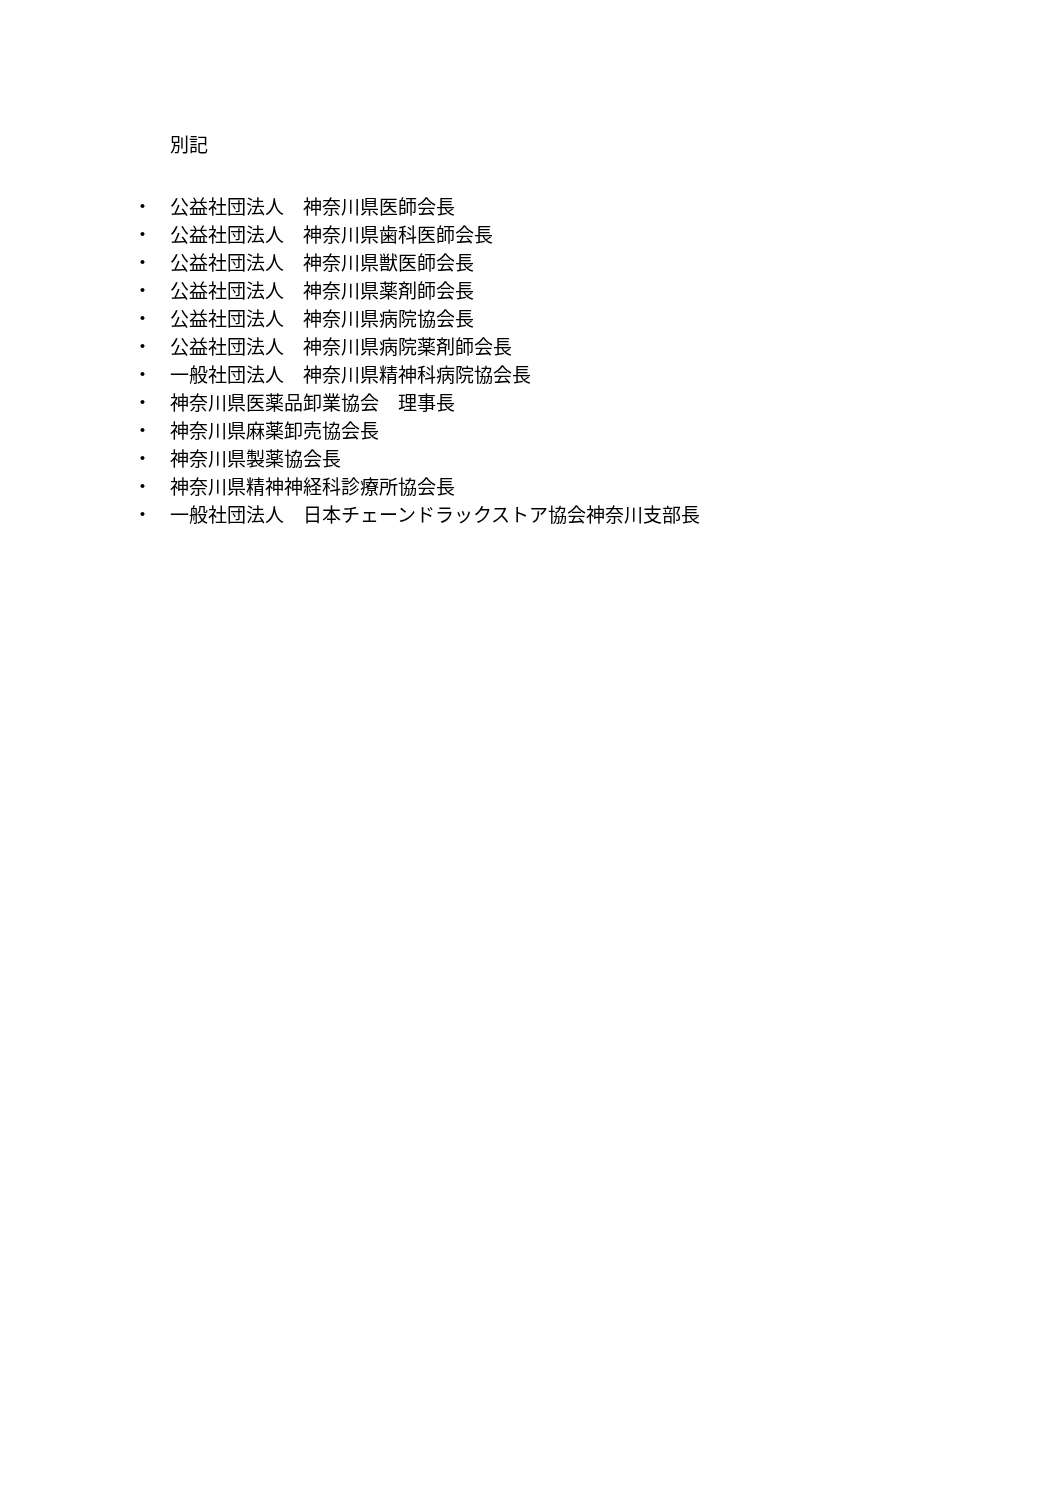別記
・ 公益社団法人　神奈川県医師会長
・ 公益社団法人　神奈川県歯科医師会長
・ 公益社団法人　神奈川県獣医師会長
・ 公益社団法人　神奈川県薬剤師会長
・ 公益社団法人　神奈川県病院協会長
・ 公益社団法人　神奈川県病院薬剤師会長
・ 一般社団法人　神奈川県精神科病院協会長
・ 神奈川県医薬品卸業協会　理事長
・ 神奈川県麻薬卸売協会長
・ 神奈川県製薬協会長
・ 神奈川県精神神経科診療所協会長
・ 一般社団法人　日本チェーンドラックストア協会神奈川支部長